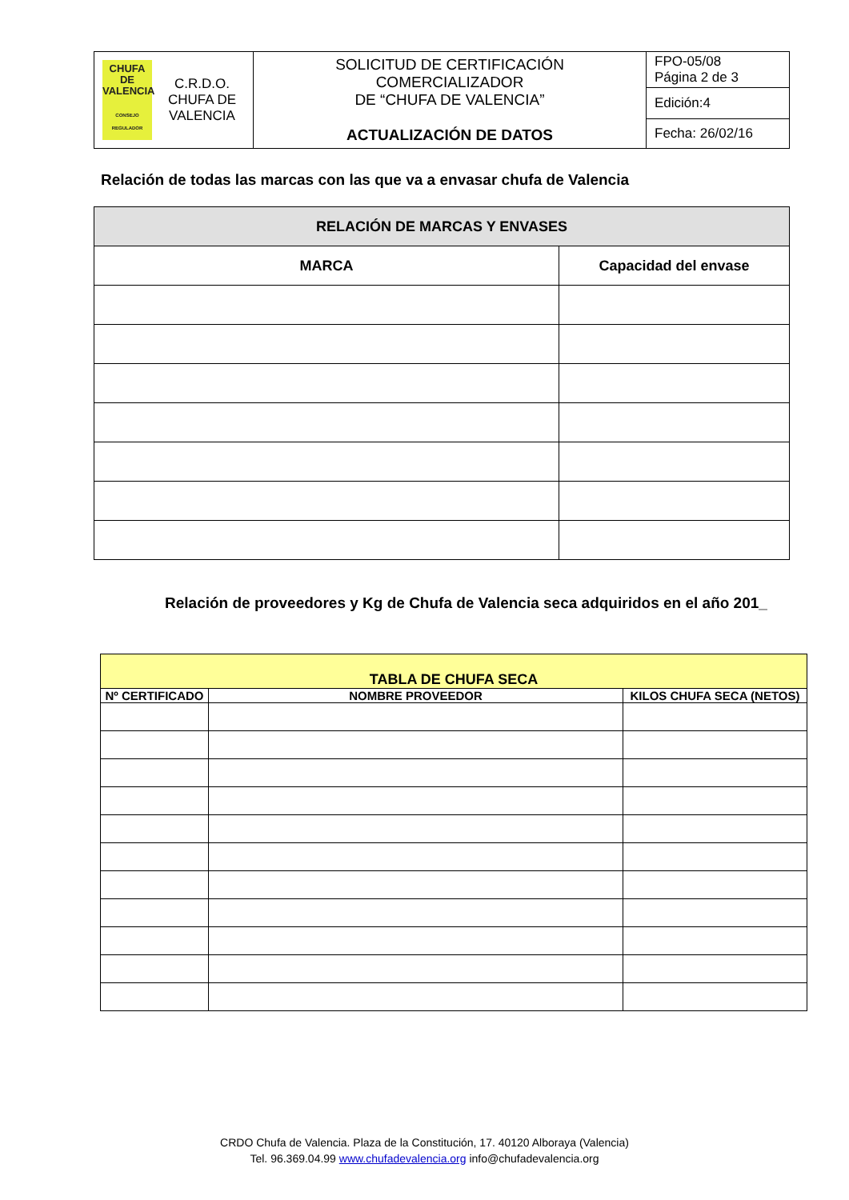| CHUFA DE VALENCIA CONSEJO REGULADOR C.R.D.O. CHUFA DE VALENCIA | SOLICITUD DE CERTIFICACIÓN COMERCIALIZADOR DE “CHUFA DE VALENCIA” ACTUALIZACIÓN DE DATOS | FPO-05/08 Página 2 de 3 |
| | | Edición:4 |
| | | Fecha: 26/02/16 |
Relación de todas las marcas con las que va a envasar chufa de Valencia
| RELACIÓN DE MARCAS Y ENVASES | |
| --- | --- |
| MARCA | Capacidad del envase |
Relación de proveedores y Kg de Chufa de Valencia seca adquiridos en el año 201_
| TABLA DE CHUFA SECA | | |
| --- | --- | --- |
| Nº CERTIFICADO | NOMBRE PROVEEDOR | KILOS CHUFA SECA (NETOS) |
CRDO Chufa de Valencia. Plaza de la Constitución, 17. 40120 Alboraya (Valencia)
Tel. 96.369.04.99 www.chufadevalencia.org info@chufadevalencia.org